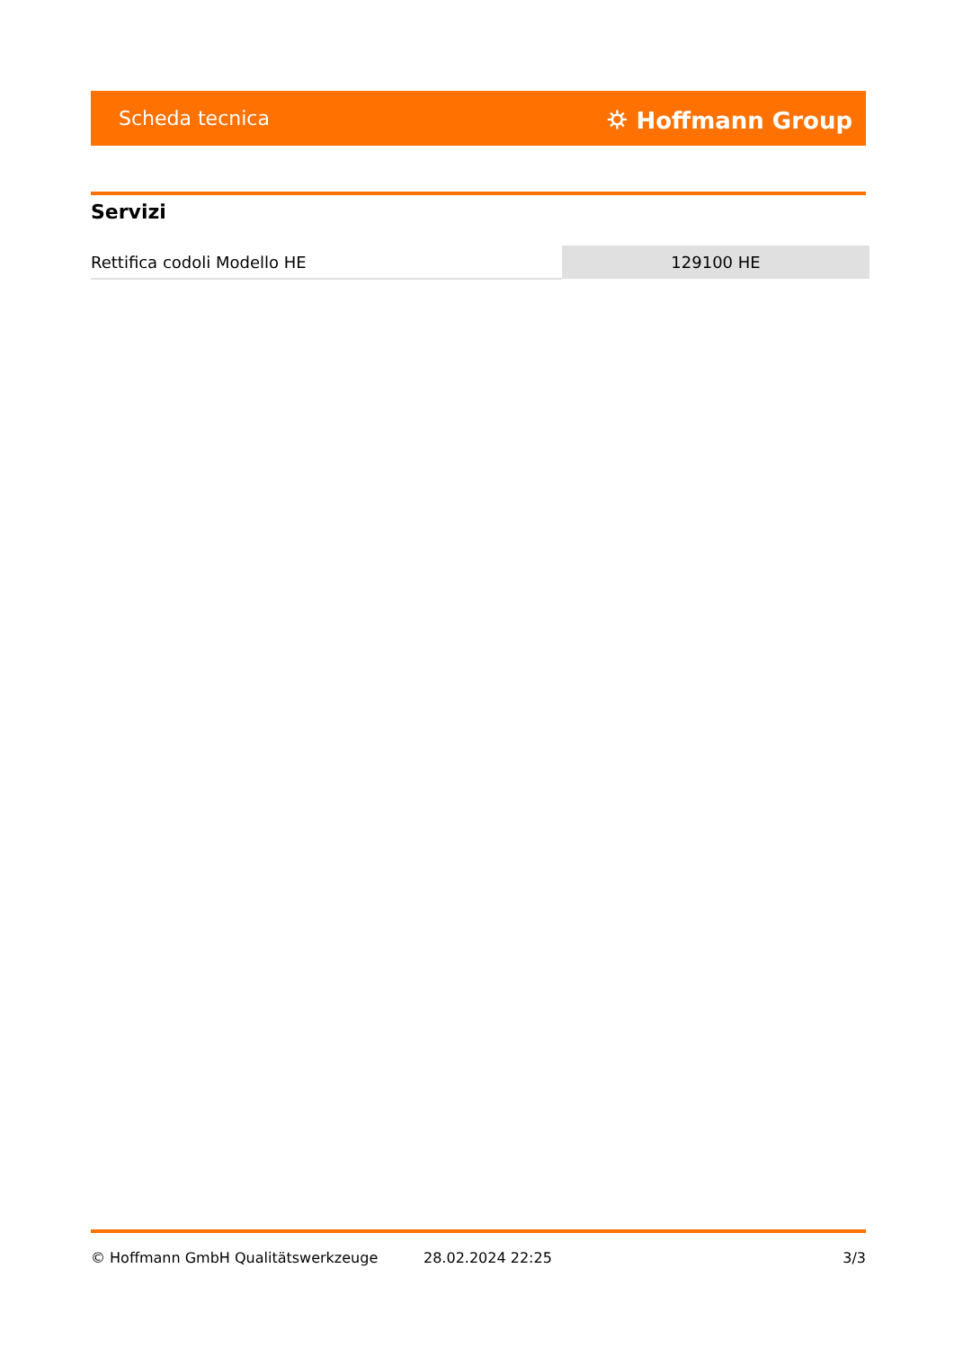Scheda tecnica ⛭ Hoffmann Group
Servizi
| Rettifica codoli Modello HE | 129100 HE |
© Hoffmann GmbH Qualitätswerkzeuge 28.02.2024 22:25 3/3